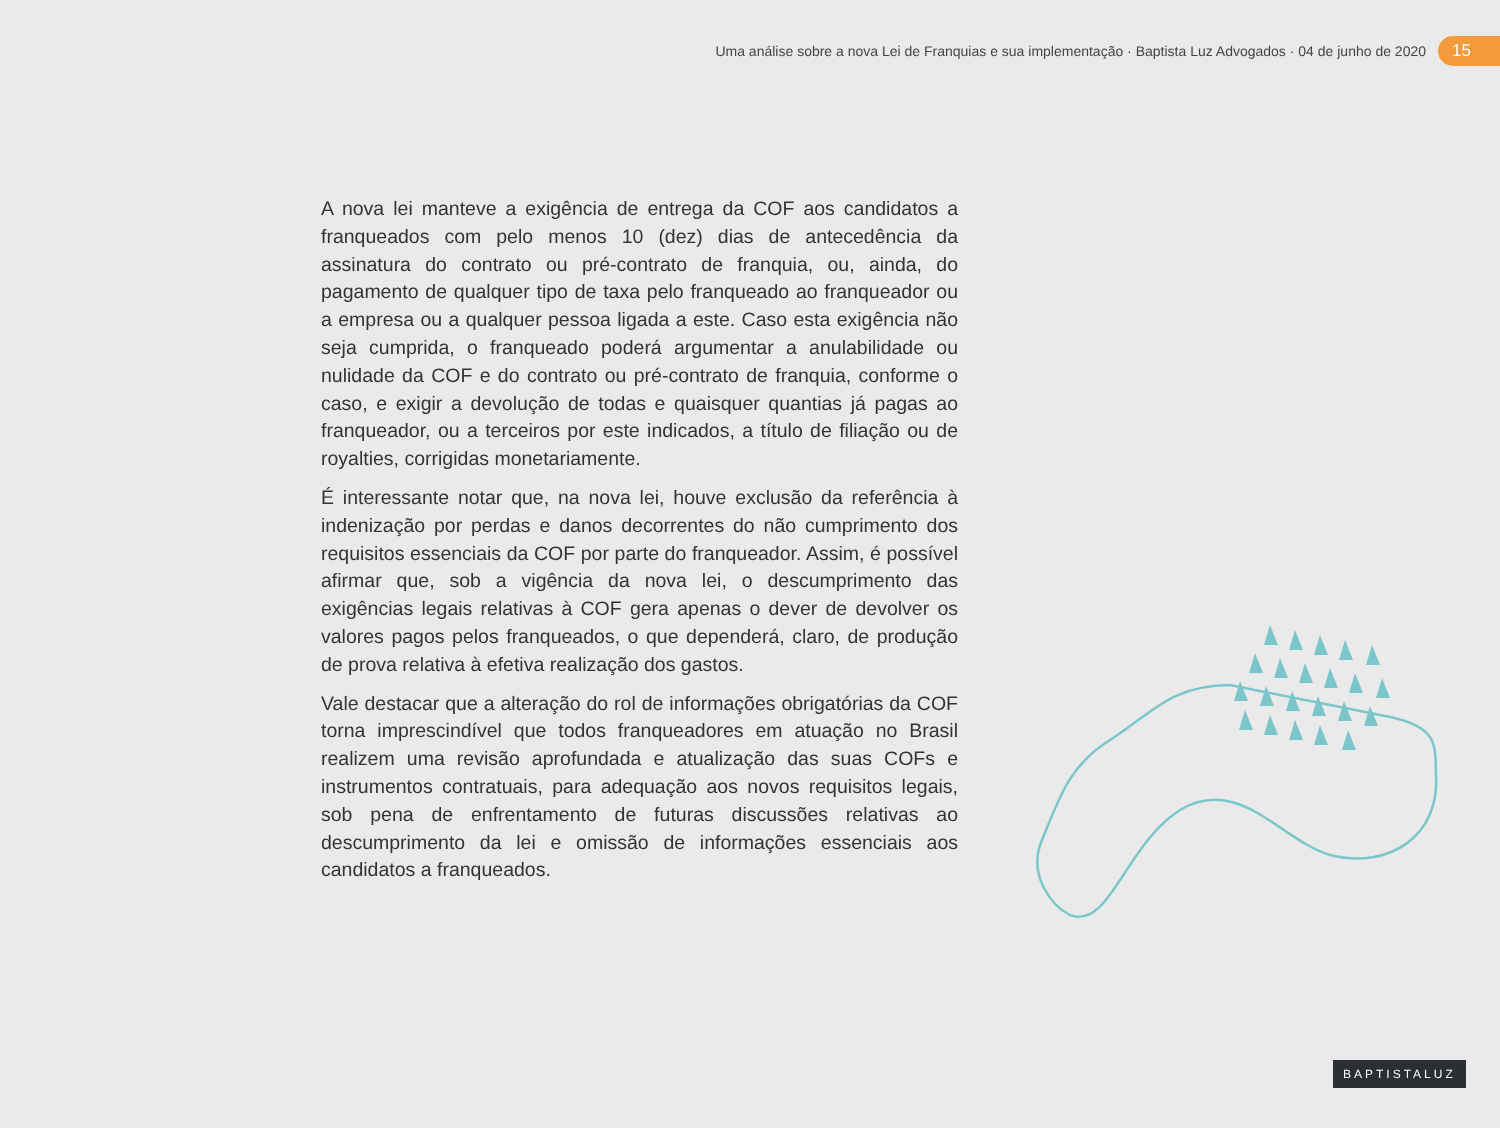Uma análise sobre a nova Lei de Franquias e sua implementação · Baptista Luz Advogados · 04 de junho de 2020 15
A nova lei manteve a exigência de entrega da COF aos candidatos a franqueados com pelo menos 10 (dez) dias de antecedência da assinatura do contrato ou pré-contrato de franquia, ou, ainda, do pagamento de qualquer tipo de taxa pelo franqueado ao franqueador ou a empresa ou a qualquer pessoa ligada a este. Caso esta exigência não seja cumprida, o franqueado poderá argumentar a anulabilidade ou nulidade da COF e do contrato ou pré-contrato de franquia, conforme o caso, e exigir a devolução de todas e quaisquer quantias já pagas ao franqueador, ou a terceiros por este indicados, a título de filiação ou de royalties, corrigidas monetariamente.
É interessante notar que, na nova lei, houve exclusão da referência à indenização por perdas e danos decorrentes do não cumprimento dos requisitos essenciais da COF por parte do franqueador. Assim, é possível afirmar que, sob a vigência da nova lei, o descumprimento das exigências legais relativas à COF gera apenas o dever de devolver os valores pagos pelos franqueados, o que dependerá, claro, de produção de prova relativa à efetiva realização dos gastos.
Vale destacar que a alteração do rol de informações obrigatórias da COF torna imprescindível que todos franqueadores em atuação no Brasil realizem uma revisão aprofundada e atualização das suas COFs e instrumentos contratuais, para adequação aos novos requisitos legais, sob pena de enfrentamento de futuras discussões relativas ao descumprimento da lei e omissão de informações essenciais aos candidatos a franqueados.
BAPTISTALUZ